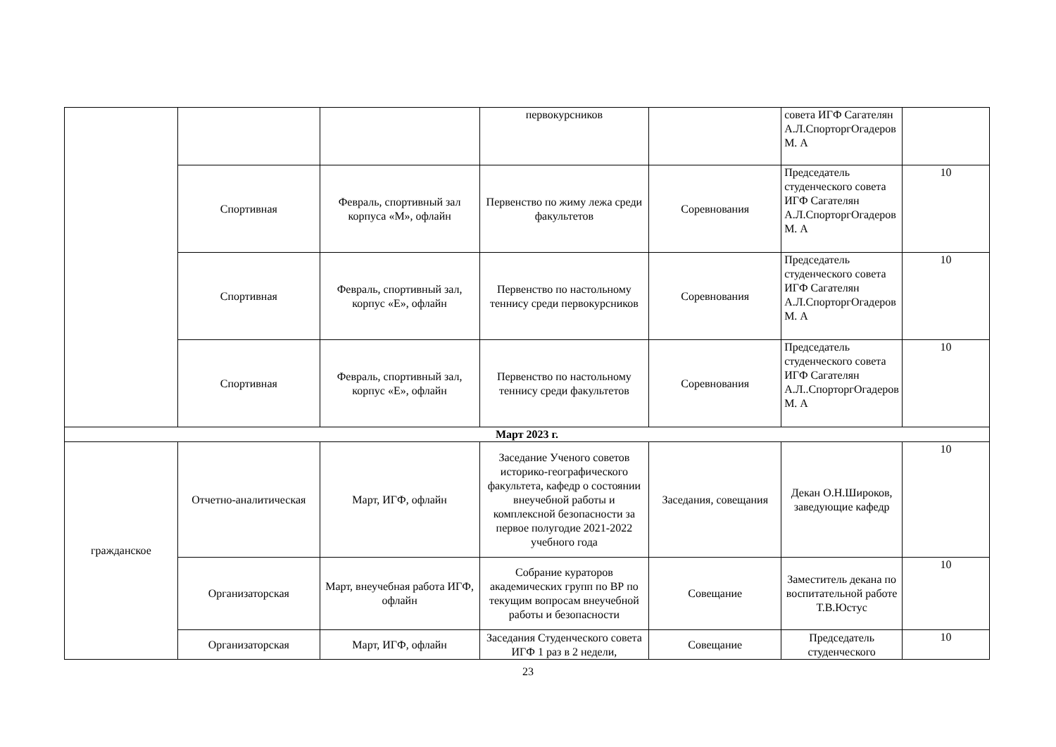| | | | первокурсников | | совета ИГФ Сагателян А.Л.СпорторгОгадеров М. А | |
| | Спортивная | Февраль, спортивный зал корпуса «М», офлайн | Первенство по жиму лежа среди факультетов | Соревнования | Председатель студенческого совета ИГФ Сагателян А.Л.СпорторгОгадеров М. А | 10 |
| | Спортивная | Февраль, спортивный зал, корпус «Е», офлайн | Первенство по настольному теннису среди первокурсников | Соревнования | Председатель студенческого совета ИГФ Сагателян А.Л.СпорторгОгадеров М. А | 10 |
| | Спортивная | Февраль, спортивный зал, корпус «Е», офлайн | Первенство по настольному теннису среди факультетов | Соревнования | Председатель студенческого совета ИГФ Сагателян А.Л..СпорторгОгадеров М. А | 10 |
| Март 2023 г. | | | | | | |
| гражданское | Отчетно-аналитическая | Март, ИГФ, офлайн | Заседание Ученого советов историко-географического факультета, кафедр о состоянии внеучебной работы и комплексной безопасности за первое полугодие 2021-2022 учебного года | Заседания, совещания | Декан О.Н.Широков, заведующие кафедр | 10 |
| | Организаторская | Март, внеучебная работа ИГФ, офлайн | Собрание кураторов академических групп по ВР по текущим вопросам внеучебной работы и безопасности | Совещание | Заместитель декана по воспитательной работе Т.В.Юстус | 10 |
| | Организаторская | Март, ИГФ, офлайн | Заседания Студенческого совета ИГФ 1 раз в 2 недели, | Совещание | Председатель студенческого | 10 |
23